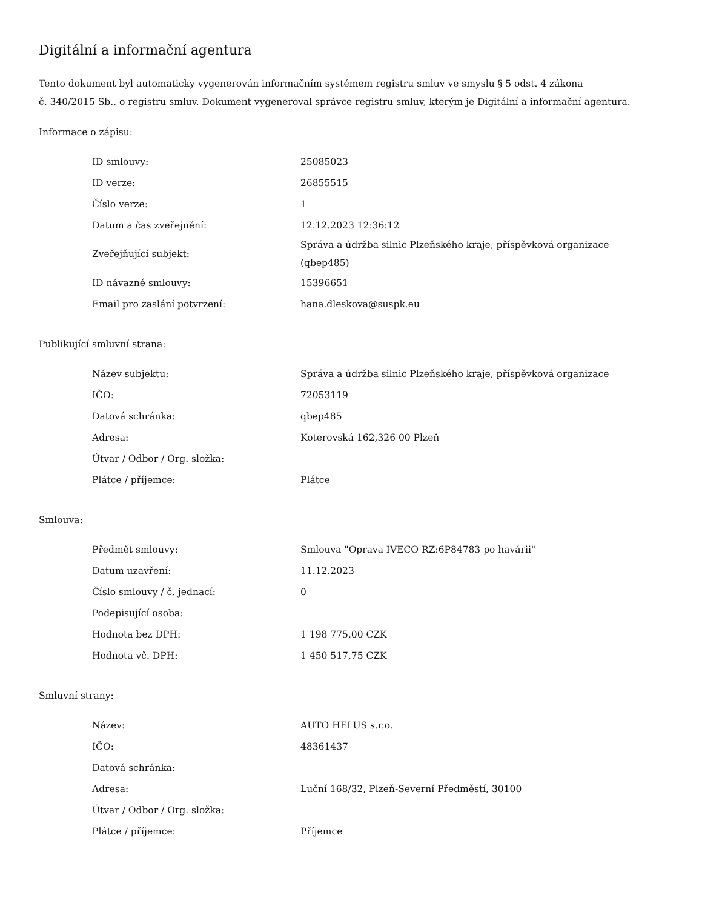Digitální a informační agentura
Tento dokument byl automaticky vygenerován informačním systémem registru smluv ve smyslu § 5 odst. 4 zákona
č. 340/2015 Sb., o registru smluv. Dokument vygeneroval správce registru smluv, kterým je Digitální a informační agentura.
Informace o zápisu:
| ID smlouvy: | 25085023 |
| ID verze: | 26855515 |
| Číslo verze: | 1 |
| Datum a čas zveřejnění: | 12.12.2023 12:36:12 |
| Zveřejňující subjekt: | Správa a údržba silnic Plzeňského kraje, příspěvková organizace (qbep485) |
| ID návazné smlouvy: | 15396651 |
| Email pro zaslání potvrzení: | hana.dleskova@suspk.eu |
Publikující smluvní strana:
| Název subjektu: | Správa a údržba silnic Plzeňského kraje, příspěvková organizace |
| IČO: | 72053119 |
| Datová schránka: | qbep485 |
| Adresa: | Koterovská 162,326 00 Plzeň |
| Útvar / Odbor / Org. složka: | |
| Plátce / příjemce: | Plátce |
Smlouva:
| Předmět smlouvy: | Smlouva "Oprava IVECO RZ:6P84783 po havárii" |
| Datum uzavření: | 11.12.2023 |
| Číslo smlouvy / č. jednací: | 0 |
| Podepisující osoba: | |
| Hodnota bez DPH: | 1 198 775,00 CZK |
| Hodnota vč. DPH: | 1 450 517,75 CZK |
Smluvní strany:
| Název: | AUTO HELUS s.r.o. |
| IČO: | 48361437 |
| Datová schránka: | |
| Adresa: | Luční 168/32, Plzeň-Severní Předměstí, 30100 |
| Útvar / Odbor / Org. složka: | |
| Plátce / příjemce: | Příjemce |